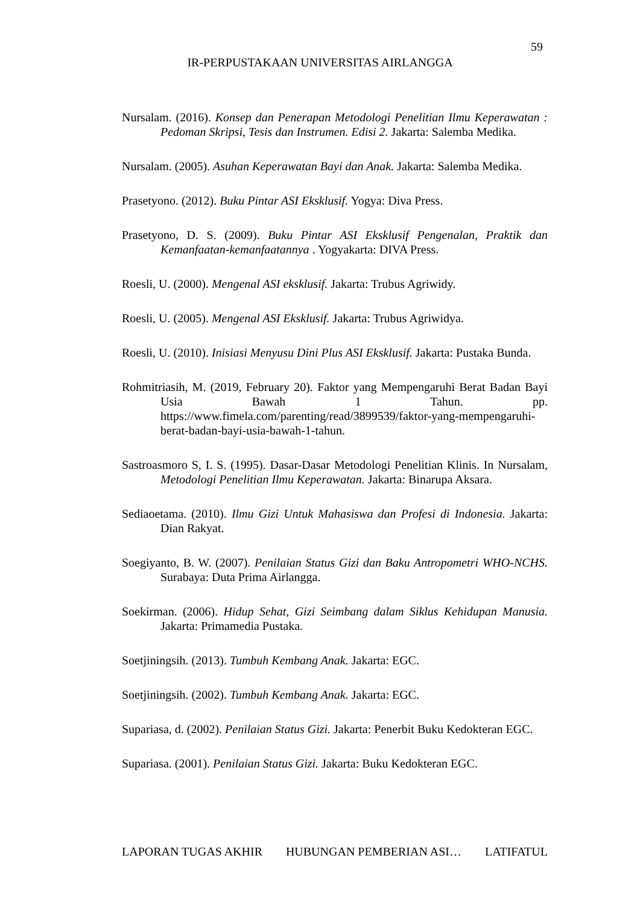59
IR-PERPUSTAKAAN UNIVERSITAS AIRLANGGA
Nursalam. (2016). Konsep dan Penerapan Metodologi Penelitian Ilmu Keperawatan : Pedoman Skripsi, Tesis dan Instrumen. Edisi 2. Jakarta: Salemba Medika.
Nursalam. (2005). Asuhan Keperawatan Bayi dan Anak. Jakarta: Salemba Medika.
Prasetyono. (2012). Buku Pintar ASI Eksklusif. Yogya: Diva Press.
Prasetyono, D. S. (2009). Buku Pintar ASI Eksklusif Pengenalan, Praktik dan Kemanfaatan-kemanfaatannya . Yogyakarta: DIVA Press.
Roesli, U. (2000). Mengenal ASI eksklusif. Jakarta: Trubus Agriwidy.
Roesli, U. (2005). Mengenal ASI Eksklusif. Jakarta: Trubus Agriwidya.
Roesli, U. (2010). Inisiasi Menyusu Dini Plus ASI Eksklusif. Jakarta: Pustaka Bunda.
Rohmitriasih, M. (2019, February 20). Faktor yang Mempengaruhi Berat Badan Bayi Usia Bawah 1 Tahun. pp. https://www.fimela.com/parenting/read/3899539/faktor-yang-mempengaruhi-berat-badan-bayi-usia-bawah-1-tahun.
Sastroasmoro S, I. S. (1995). Dasar-Dasar Metodologi Penelitian Klinis. In Nursalam, Metodologi Penelitian Ilmu Keperawatan. Jakarta: Binarupa Aksara.
Sediaoetama. (2010). Ilmu Gizi Untuk Mahasiswa dan Profesi di Indonesia. Jakarta: Dian Rakyat.
Soegiyanto, B. W. (2007). Penilaian Status Gizi dan Baku Antropometri WHO-NCHS. Surabaya: Duta Prima Airlangga.
Soekirman. (2006). Hidup Sehat, Gizi Seimbang dalam Siklus Kehidupan Manusia. Jakarta: Primamedia Pustaka.
Soetjiningsih. (2013). Tumbuh Kembang Anak. Jakarta: EGC.
Soetjiningsih. (2002). Tumbuh Kembang Anak. Jakarta: EGC.
Supariasa, d. (2002). Penilaian Status Gizi. Jakarta: Penerbit Buku Kedokteran EGC.
Supariasa. (2001). Penilaian Status Gizi. Jakarta: Buku Kedokteran EGC.
LAPORAN TUGAS AKHIR HUBUNGAN PEMBERIAN ASI… LATIFATUL